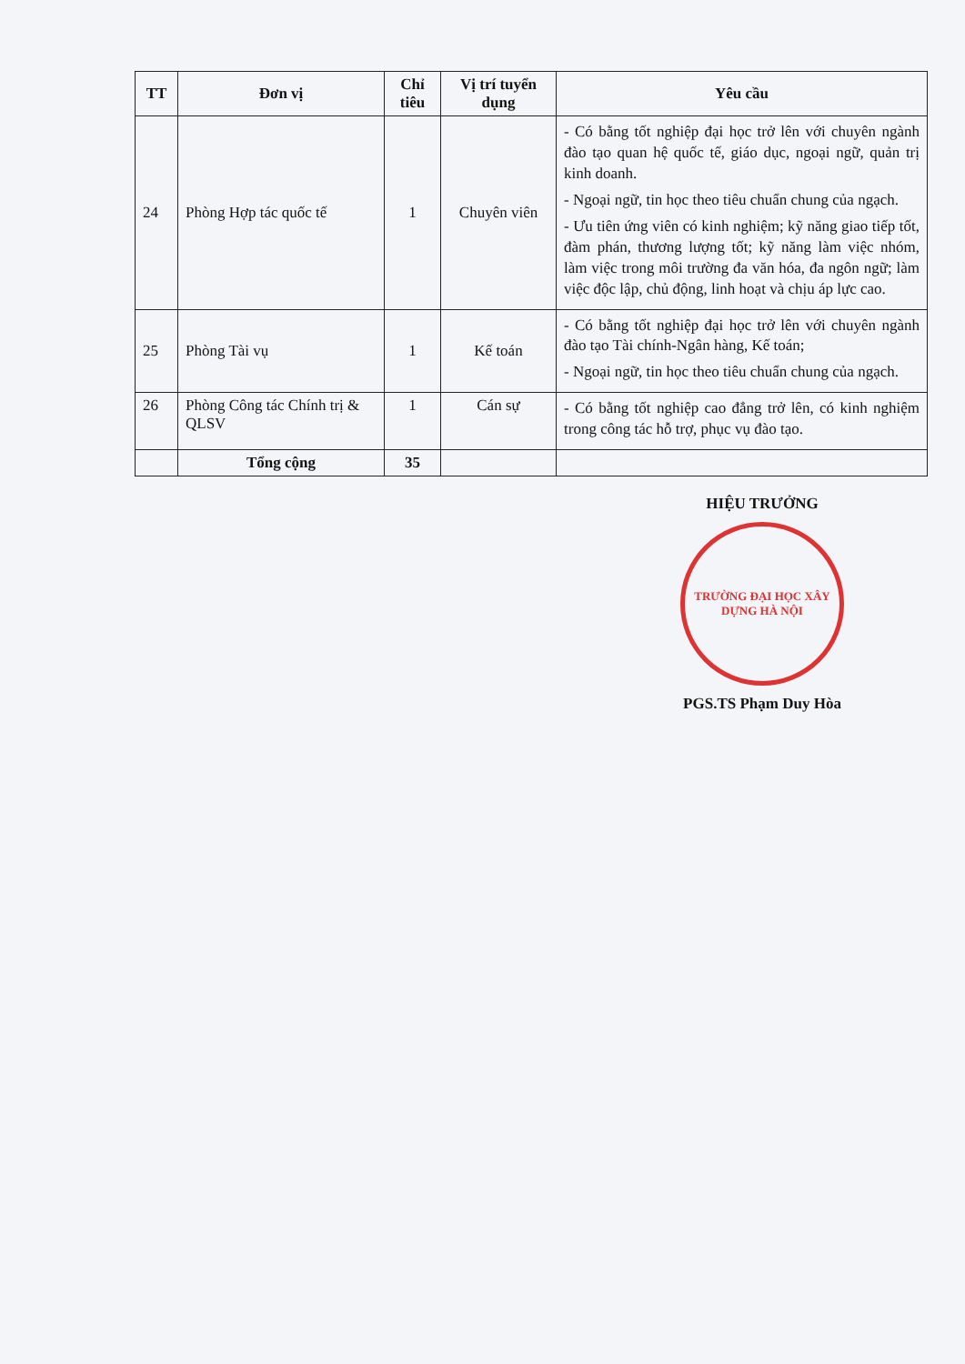| TT | Đơn vị | Chỉ tiêu | Vị trí tuyển dụng | Yêu cầu |
| --- | --- | --- | --- | --- |
| 24 | Phòng Hợp tác quốc tế | 1 | Chuyên viên | - Có bằng tốt nghiệp đại học trở lên với chuyên ngành đào tạo quan hệ quốc tế, giáo dục, ngoại ngữ, quản trị kinh doanh. - Ngoại ngữ, tin học theo tiêu chuẩn chung của ngạch. - Ưu tiên ứng viên có kinh nghiệm; kỹ năng giao tiếp tốt, đàm phán, thương lượng tốt; kỹ năng làm việc nhóm, làm việc trong môi trường đa văn hóa, đa ngôn ngữ; làm việc độc lập, chủ động, linh hoạt và chịu áp lực cao. |
| 25 | Phòng Tài vụ | 1 | Kế toán | - Có bằng tốt nghiệp đại học trở lên với chuyên ngành đào tạo Tài chính-Ngân hàng, Kế toán; - Ngoại ngữ, tin học theo tiêu chuẩn chung của ngạch. |
| 26 | Phòng Công tác Chính trị & QLSV | 1 | Cán sự | - Có bằng tốt nghiệp cao đẳng trở lên, có kinh nghiệm trong công tác hỗ trợ, phục vụ đào tạo. |
| | Tổng cộng | 35 | | |
HIỆU TRƯỞNG
TRƯỜNG ĐẠI HỌC XÂY DỰNG HÀ NỘI
PGS.TS Phạm Duy Hòa